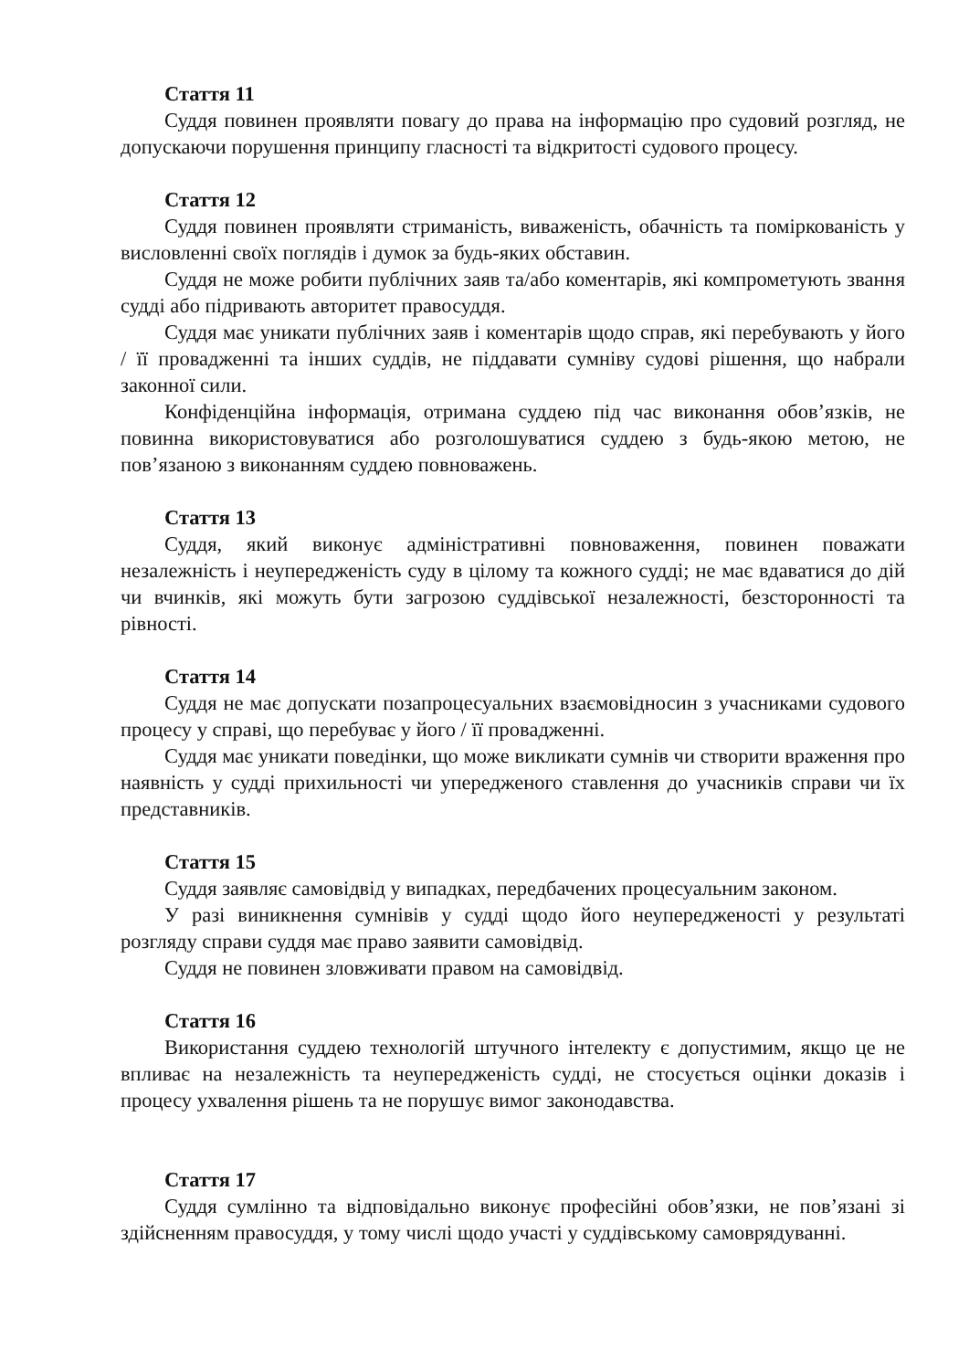Стаття 11
Суддя повинен проявляти повагу до права на інформацію про судовий розгляд, не допускаючи порушення принципу гласності та відкритості судового процесу.
Стаття 12
Суддя повинен проявляти стриманість, виваженість, обачність та поміркованість у висловленні своїх поглядів і думок за будь-яких обставин.
Суддя не може робити публічних заяв та/або коментарів, які компрометують звання судді або підривають авторитет правосуддя.
Суддя має уникати публічних заяв і коментарів щодо справ, які перебувають у його / її провадженні та інших суддів, не піддавати сумніву судові рішення, що набрали законної сили.
Конфіденційна інформація, отримана суддею під час виконання обов’язків, не повинна використовуватися або розголошуватися суддею з будь-якою метою, не пов’язаною з виконанням суддею повноважень.
Стаття 13
Суддя, який виконує адміністративні повноваження, повинен поважати незалежність і неупередженість суду в цілому та кожного судді; не має вдаватися до дій чи вчинків, які можуть бути загрозою суддівської незалежності, безсторонності та рівності.
Стаття 14
Суддя не має допускати позапроцесуальних взаємовідносин з учасниками судового процесу у справі, що перебуває у його / її провадженні.
Суддя має уникати поведінки, що може викликати сумнів чи створити враження про наявність у судді прихильності чи упередженого ставлення до учасників справи чи їх представників.
Стаття 15
Суддя заявляє самовідвід у випадках, передбачених процесуальним законом.
У разі виникнення сумнівів у судді щодо його неупередженості у результаті розгляду справи суддя має право заявити самовідвід.
Суддя не повинен зловживати правом на самовідвід.
Стаття 16
Використання суддею технологій штучного інтелекту є допустимим, якщо це не впливає на незалежність та неупередженість судді, не стосується оцінки доказів і процесу ухвалення рішень та не порушує вимог законодавства.
Стаття 17
Суддя сумлінно та відповідально виконує професійні обов’язки, не пов’язані зі здійсненням правосуддя, у тому числі щодо участі у суддівському самоврядуванні.